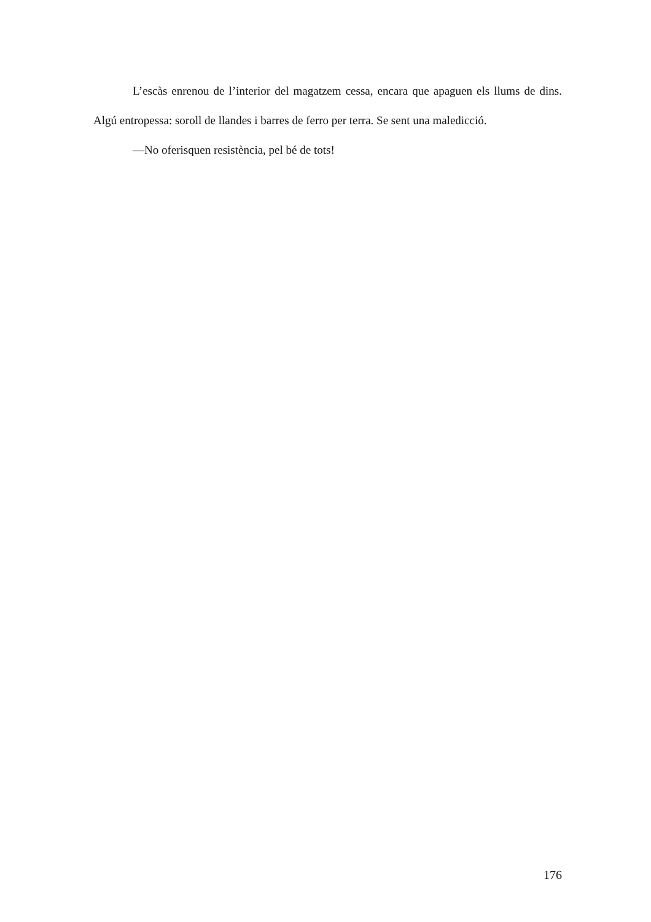L’escàs enrenou de l’interior del magatzem cessa, encara que apaguen els llums de dins. Algú entropessa: soroll de llandes i barres de ferro per terra. Se sent una maledicció.
—No oferisquen resistència, pel bé de tots!
176